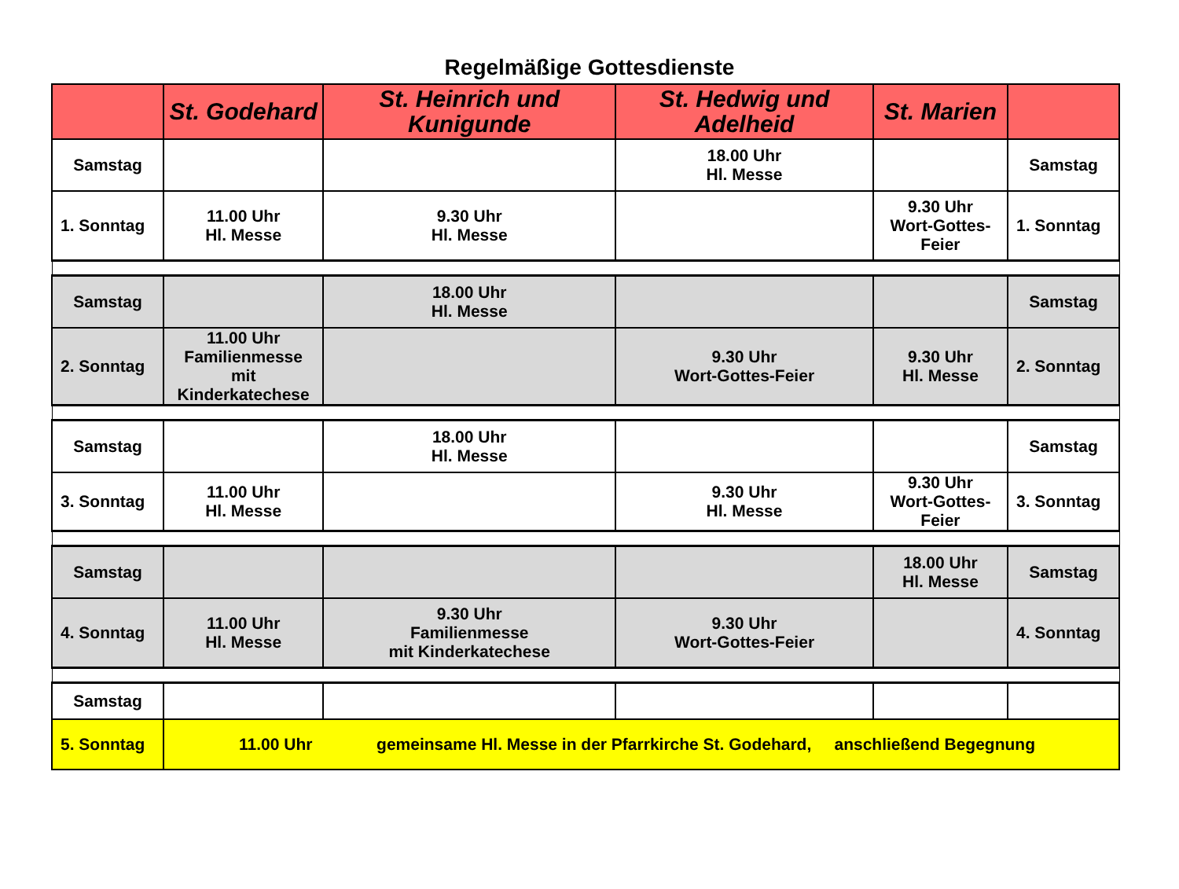Regelmäßige Gottesdienste
| | St. Godehard | St. Heinrich und Kunigunde | St. Hedwig und Adelheid | St. Marien | |
| --- | --- | --- | --- | --- | --- |
| Samstag | | | 18.00 Uhr Hl. Messe | | Samstag |
| 1. Sonntag | 11.00 Uhr Hl. Messe | 9.30 Uhr Hl. Messe | | 9.30 Uhr Wort-Gottes-Feier | 1. Sonntag |
| Samstag | | 18.00 Uhr Hl. Messe | | | Samstag |
| 2. Sonntag | 11.00 Uhr Familienmesse mit Kinderkatechese | | 9.30 Uhr Wort-Gottes-Feier | 9.30 Uhr Hl. Messe | 2. Sonntag |
| Samstag | | 18.00 Uhr Hl. Messe | | | Samstag |
| 3. Sonntag | 11.00 Uhr Hl. Messe | | 9.30 Uhr Hl. Messe | 9.30 Uhr Wort-Gottes-Feier | 3. Sonntag |
| Samstag | | | | 18.00 Uhr Hl. Messe | Samstag |
| 4. Sonntag | 11.00 Uhr Hl. Messe | 9.30 Uhr Familienmesse mit Kinderkatechese | 9.30 Uhr Wort-Gottes-Feier | | 4. Sonntag |
| Samstag | | | | | |
| 5. Sonntag | 11.00 Uhr gemeinsame Hl. Messe in der Pfarrkirche St. Godehard, anschließend Begegnung | | | | |